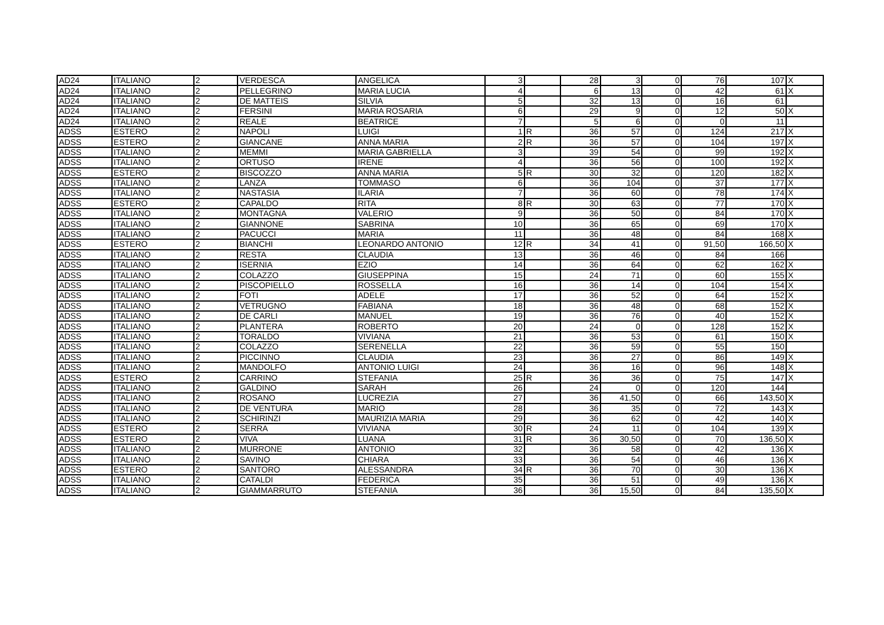| AD24 | ITALIANO | 2 | VERDESCA | ANGELICA | 3 | | 28 | 3 | 0 | 76 | 107 | X |
| AD24 | ITALIANO | 2 | PELLEGRINO | MARIA LUCIA | 4 | | 6 | 13 | 0 | 42 | 61 | X |
| AD24 | ITALIANO | 2 | DE MATTEIS | SILVIA | 5 | | 32 | 13 | 0 | 16 | 61 | |
| AD24 | ITALIANO | 2 | FERSINI | MARIA ROSARIA | 6 | | 29 | 9 | 0 | 12 | 50 | X |
| AD24 | ITALIANO | 2 | REALE | BEATRICE | 7 | | 5 | 6 | 0 | 0 | 11 | |
| ADSS | ESTERO | 2 | NAPOLI | LUIGI | 1 | R | 36 | 57 | 0 | 124 | 217 | X |
| ADSS | ESTERO | 2 | GIANCANE | ANNA MARIA | 2 | R | 36 | 57 | 0 | 104 | 197 | X |
| ADSS | ITALIANO | 2 | MEMMI | MARIA GABRIELLA | 3 | | 39 | 54 | 0 | 99 | 192 | X |
| ADSS | ITALIANO | 2 | ORTUSO | IRENE | 4 | | 36 | 56 | 0 | 100 | 192 | X |
| ADSS | ESTERO | 2 | BISCOZZO | ANNA MARIA | 5 | R | 30 | 32 | 0 | 120 | 182 | X |
| ADSS | ITALIANO | 2 | LANZA | TOMMASO | 6 | | 36 | 104 | 0 | 37 | 177 | X |
| ADSS | ITALIANO | 2 | NASTASIA | ILARIA | 7 | | 36 | 60 | 0 | 78 | 174 | X |
| ADSS | ESTERO | 2 | CAPALDO | RITA | 8 | R | 30 | 63 | 0 | 77 | 170 | X |
| ADSS | ITALIANO | 2 | MONTAGNA | VALERIO | 9 | | 36 | 50 | 0 | 84 | 170 | X |
| ADSS | ITALIANO | 2 | GIANNONE | SABRINA | 10 | | 36 | 65 | 0 | 69 | 170 | X |
| ADSS | ITALIANO | 2 | PACUCCI | MARIA | 11 | | 36 | 48 | 0 | 84 | 168 | X |
| ADSS | ESTERO | 2 | BIANCHI | LEONARDO ANTONIO | 12 | R | 34 | 41 | 0 | 91,50 | 166,50 | X |
| ADSS | ITALIANO | 2 | RESTA | CLAUDIA | 13 | | 36 | 46 | 0 | 84 | 166 | |
| ADSS | ITALIANO | 2 | ISERNIA | EZIO | 14 | | 36 | 64 | 0 | 62 | 162 | X |
| ADSS | ITALIANO | 2 | COLAZZO | GIUSEPPINA | 15 | | 24 | 71 | 0 | 60 | 155 | X |
| ADSS | ITALIANO | 2 | PISCOPIELLO | ROSSELLA | 16 | | 36 | 14 | 0 | 104 | 154 | X |
| ADSS | ITALIANO | 2 | FOTI | ADELE | 17 | | 36 | 52 | 0 | 64 | 152 | X |
| ADSS | ITALIANO | 2 | VETRUGNO | FABIANA | 18 | | 36 | 48 | 0 | 68 | 152 | X |
| ADSS | ITALIANO | 2 | DE CARLI | MANUEL | 19 | | 36 | 76 | 0 | 40 | 152 | X |
| ADSS | ITALIANO | 2 | PLANTERA | ROBERTO | 20 | | 24 | 0 | 0 | 128 | 152 | X |
| ADSS | ITALIANO | 2 | TORALDO | VIVIANA | 21 | | 36 | 53 | 0 | 61 | 150 | X |
| ADSS | ITALIANO | 2 | COLAZZO | SERENELLA | 22 | | 36 | 59 | 0 | 55 | 150 | |
| ADSS | ITALIANO | 2 | PICCINNO | CLAUDIA | 23 | | 36 | 27 | 0 | 86 | 149 | X |
| ADSS | ITALIANO | 2 | MANDOLFO | ANTONIO LUIGI | 24 | | 36 | 16 | 0 | 96 | 148 | X |
| ADSS | ESTERO | 2 | CARRINO | STEFANIA | 25 | R | 36 | 36 | 0 | 75 | 147 | X |
| ADSS | ITALIANO | 2 | GALDINO | SARAH | 26 | | 24 | 0 | 0 | 120 | 144 | |
| ADSS | ITALIANO | 2 | ROSANO | LUCREZIA | 27 | | 36 | 41,50 | 0 | 66 | 143,50 | X |
| ADSS | ITALIANO | 2 | DE VENTURA | MARIO | 28 | | 36 | 35 | 0 | 72 | 143 | X |
| ADSS | ITALIANO | 2 | SCHIRINZI | MAURIZIA MARIA | 29 | | 36 | 62 | 0 | 42 | 140 | X |
| ADSS | ESTERO | 2 | SERRA | VIVIANA | 30 | R | 24 | 11 | 0 | 104 | 139 | X |
| ADSS | ESTERO | 2 | VIVA | LUANA | 31 | R | 36 | 30,50 | 0 | 70 | 136,50 | X |
| ADSS | ITALIANO | 2 | MURRONE | ANTONIO | 32 | | 36 | 58 | 0 | 42 | 136 | X |
| ADSS | ITALIANO | 2 | SAVINO | CHIARA | 33 | | 36 | 54 | 0 | 46 | 136 | X |
| ADSS | ESTERO | 2 | SANTORO | ALESSANDRA | 34 | R | 36 | 70 | 0 | 30 | 136 | X |
| ADSS | ITALIANO | 2 | CATALDI | FEDERICA | 35 | | 36 | 51 | 0 | 49 | 136 | X |
| ADSS | ITALIANO | 2 | GIAMMARRUTO | STEFANIA | 36 | | 36 | 15,50 | 0 | 84 | 135,50 | X |